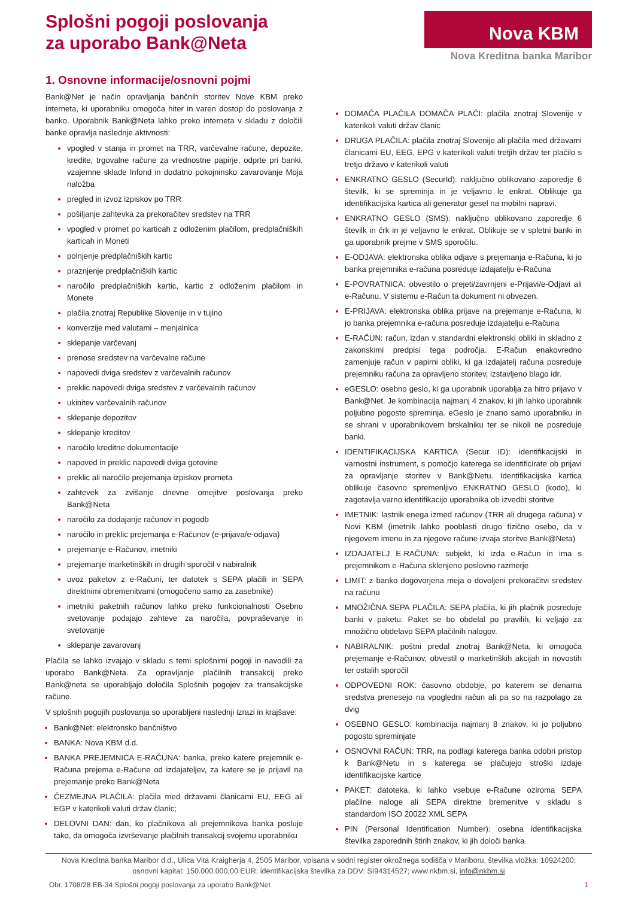Splošni pogoji poslovanja
za uporabo Bank@Neta
Nova KBM
Nova Kreditna banka Maribor
1. Osnovne informacije/osnovni pojmi
Bank@Net je način opravljanja bančnih storitev Nove KBM preko interneta, ki uporabniku omogoča hiter in varen dostop do poslovanja z banko. Uporabnik Bank@Neta lahko preko interneta v skladu z določili banke opravlja naslednje aktivnosti:
vpogled v stanja in promet na TRR, varčevalne račune, depozite, kredite, trgovalne račune za vrednostne papirje, odprte pri banki, vzajemne sklade Infond in dodatno pokojninsko zavarovanje Moja naložba
pregled in izvoz izpiskov po TRR
pošiljanje zahtevka za prekoračitev sredstev na TRR
vpogled v promet po karticah z odloženim plačilom, predplačniških karticah in Moneti
polnjenje predplačniških kartic
praznjenje predplačniških kartic
naročilo predplačniških kartic, kartic z odloženim plačilom in Monete
plačila znotraj Republike Slovenije in v tujino
konverzije med valutami – menjalnica
sklepanje varčevanj
prenose sredstev na varčevalne račune
napovedi dviga sredstev z varčevalnih računov
preklic napovedi dviga sredstev z varčevalnih računov
ukinitev varčevalnih računov
sklepanje depozitov
sklepanje kreditov
naročilo kreditne dokumentacije
napoved in preklic napovedi dviga gotovine
preklic ali naročilo prejemanja izpiskov prometa
zahtevek za zvišanje dnevne omejitve poslovanja preko Bank@Neta
naročilo za dodajanje računov in pogodb
naročilo in preklic prejemanja e-Računov (e-prijava/e-odjava)
prejemanje e-Računov, imetniki
prejemanje marketinških in drugih sporočil v nabiralnik
uvoz paketov z e-Računi, ter datotek s SEPA plačili in SEPA direktnimi obremenitvami (omogočeno samo za zasebnike)
imetniki paketnih računov lahko preko funkcionalnosti Osebno svetovanje podajajo zahteve za naročila, povpraševanje in svetovanje
sklepanje zavarovanj
Plačila se lahko izvajajo v skladu s temi splošnimi pogoji in navodili za uporabo Bank@Neta. Za opravljanje plačilnih transakcij preko Bank@neta se uporabljajo določila Splošnih pogojev za transakcijske račune.
V splošnih pogojih poslovanja so uporabljeni naslednji izrazi in krajšave:
Bank@Net: elektronsko bančništvo
BANKA: Nova KBM d.d.
BANKA PREJEMNICA E-RAČUNA: banka, preko katere prejemnik e-Računa prejema e-Račune od izdajateljev, za katere se je prijavil na prejemanje preko Bank@Neta
ČEZMEJNA PLAČILA: plačila med državami članicami EU, EEG ali EGP v katerikoli valuti držav članic;
DELOVNI DAN: dan, ko plačnikova ali prejemnikova banka posluje tako, da omogoča izvrševanje plačilnih transakcij svojemu uporabniku
DOMAČA PLAČILA DOMAČA PLAČI: plačila znotraj Slovenije v katerikoli valuti držav članic
DRUGA PLAČILA: plačila znotraj Slovenije ali plačila med državami članicami EU, EEG, EPG v katerikoli valuti tretjih držav ter plačilo s tretjo državo v katerikoli valuti
ENKRATNO GESLO (SecurId): naključno oblikovano zaporedje 6 številk, ki se spreminja in je veljavno le enkrat. Oblikuje ga identifikacijska kartica ali generator gesel na mobilni napravi.
ENKRATNO GESLO (SMS): naključno oblikovano zaporedje 6 številk in črk in je veljavno le enkrat. Oblikuje se v spletni banki in ga uporabnik prejme v SMS sporočilu.
E-ODJAVA: elektronska oblika odjave s prejemanja e-Računa, ki jo banka prejemnika e-računa posreduje izdajatelju e-Računa
E-POVRATNICA: obvestilo o prejeti/zavrnjeni e-Prijavi/e-Odjavi ali e-Računu. V sistemu e-Račun ta dokument ni obvezen.
E-PRIJAVA: elektronska oblika prijave na prejemanje e-Računa, ki jo banka prejemnika e-računa posreduje izdajatelju e-Računa
E-RAČUN: račun, izdan v standardni elektronski obliki in skladno z zakonskimi predpisi tega področja. E-Račun enakovredno zamenjuje račun v papirni obliki, ki ga izdajatelj računa posreduje prejemniku računa za opravljeno storitev, izstavljeno blago idr.
eGESLO: osebno geslo, ki ga uporabnik uporablja za hitro prijavo v Bank@Net. Je kombinacija najmanj 4 znakov, ki jih lahko uporabnik poljubno pogosto spreminja. eGeslo je znano samo uporabniku in se shrani v uporabnikovem brskalniku ter se nikoli ne posreduje banki.
IDENTIFIKACIJSKA KARTICA (Secur ID): identifikacijski in varnostni instrument, s pomočjo katerega se identificirate ob prijavi za opravljanje storitev v Bank@Netu. Identifikacijska kartica oblikuje časovno spremenljivo ENKRATNO GESLO (kodo), ki zagotavlja varno identifikacijo uporabnika ob izvedbi storitve
IMETNIK: lastnik enega izmed računov (TRR ali drugega računa) v Novi KBM (imetnik lahko pooblasti drugo fizično osebo, da v njegovem imenu in za njegove račune izvaja storitve Bank@Neta)
IZDAJATELJ E-RAČUNA: subjekt, ki izda e-Račun in ima s prejemnikom e-Računa sklenjeno poslovno razmerje
LIMIT: z banko dogovorjena meja o dovoljeni prekoračitvi sredstev na računu
MNOŽIČNA SEPA PLAČILA: SEPA plačila, ki jih plačnik posreduje banki v paketu. Paket se bo obdelal po pravilih, ki veljajo za množično obdelavo SEPA plačilnih nalogov.
NABIRALNIK: poštni predal znotraj Bank@Neta, ki omogoča prejemanje e-Računov, obvestil o marketinških akcijah in novostih ter ostalih sporočil
ODPOVEDNI ROK: časovno obdobje, po katerem se denarna sredstva prenesejo na vpogledni račun ali pa so na razpolago za dvig
OSEBNO GESLO: kombinacija najmanj 8 znakov, ki jo poljubno pogosto spreminjate
OSNOVNI RAČUN: TRR, na podlagi katerega banka odobri pristop k Bank@Netu in s katerega se plačujejo stroški izdaje identifikacijske kartice
PAKET: datoteka, ki lahko vsebuje e-Račune oziroma SEPA plačilne naloge ali SEPA direktne bremenitve v skladu s standardom ISO 20022 XML SEPA
PIN (Personal Identification Number): osebna identifikacijska številka zaporednih štirih znakov, ki jih določi banka
Nova Kreditna banka Maribor d.d., Ulica Vita Kraigherja 4, 2505 Maribor, vpisana v sodni register okrožnega sodišča v Mariboru, številka vložka: 10924200;
osnovni kapital: 150.000.000,00 EUR; identifikacijska številka za DDV: SI94314527; www.nkbm.si, info@nkbm.si
Obr. 1708/28 EB-34 Splošni pogoji poslovanja za uporabo Bank@Net 1